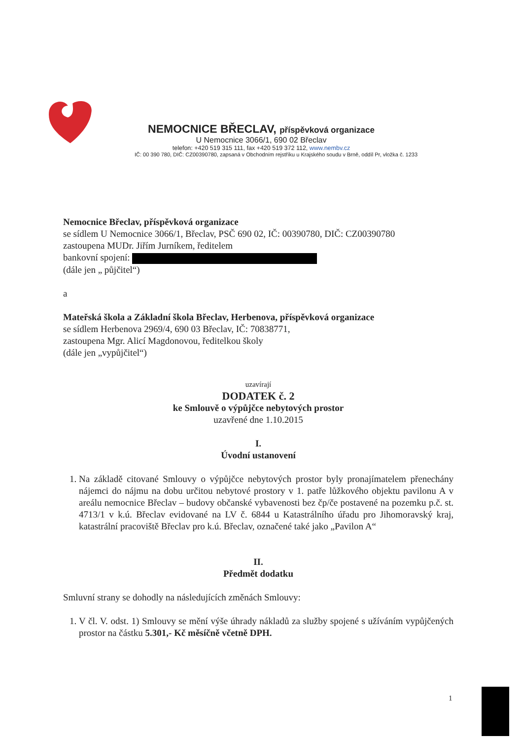NEMOCNICE BŘECLAV, příspěvková organizace
U Nemocnice 3066/1, 690 02 Břeclav
telefon: +420 519 315 111, fax +420 519 372 112, www.nembv.cz
IČ: 00 390 780, DIČ: CZ00390780, zapsaná v Obchodním rejstříku u Krajského soudu v Brně, oddíl Pr, vložka č. 1233
Nemocnice Břeclav, příspěvková organizace
se sídlem U Nemocnice 3066/1, Břeclav, PSČ 690 02, IČ: 00390780, DIČ: CZ00390780
zastoupena MUDr. Jiřím Jurníkem, ředitelem
bankovní spojení:
(dále jen „ půjčitel“)
a
Mateřská škola a Základní škola Břeclav, Herbenova, příspěvková organizace
se sídlem Herbenova 2969/4, 690 03 Břeclav, IČ: 70838771,
zastoupena Mgr. Alicí Magdonovou, ředitelkou školy
(dále jen „vypůjčitel“)
uzavírají
DODATEK č. 2
ke Smlouvě o výpůjčce nebytových prostor
uzavřené dne 1.10.2015
I.
Úvodní ustanovení
1. Na základě citované Smlouvy o výpůjčce nebytových prostor byly pronajímatelem přenechány nájemci do nájmu na dobu určitou nebytové prostory v 1. patře lůžkového objektu pavilonu A v areálu nemocnice Břeclav – budovy občanské vybavenosti bez čp/če postavené na pozemku p.č. st. 4713/1 v k.ú. Břeclav evidované na LV č. 6844 u Katastrálního úřadu pro Jihomoravský kraj, katastrální pracoviště Břeclav pro k.ú. Břeclav, označené také jako „Pavilon A“
II.
Předmět dodatku
Smluvní strany se dohodly na následujících změnách Smlouvy:
1. V čl. V. odst. 1) Smlouvy se mění výše úhrady nákladů za služby spojené s užíváním vypůjčených prostor na částku 5.301,- Kč měsíčně včetně DPH.
1